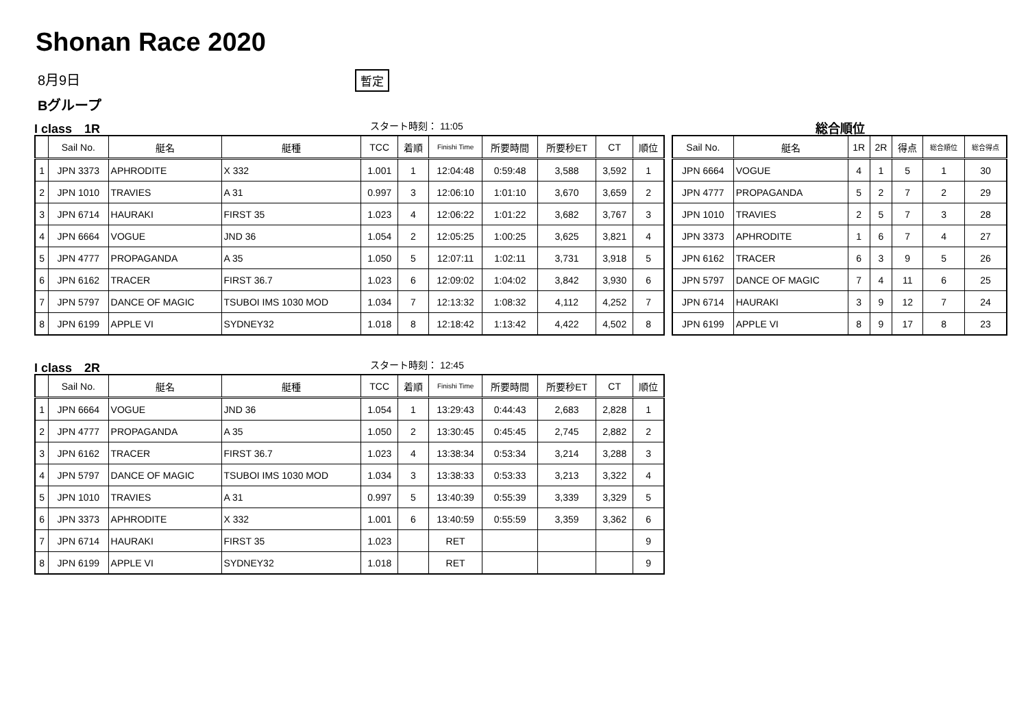Shonan Race 2020
8月9日 暫定
Bグループ
I class　1R スタート時刻： 11:05 総合順位
| | Sail No. | 艇名 | 艇種 | TCC | 着順 | Finishi Time | 所要時間 | 所要秒ET | CT | 順位 |
| --- | --- | --- | --- | --- | --- | --- | --- | --- | --- | --- |
| 1 | JPN 3373 | APHRODITE | X 332 | 1.001 | 1 | 12:04:48 | 0:59:48 | 3,588 | 3,592 | 1 |
| 2 | JPN 1010 | TRAVIES | A 31 | 0.997 | 3 | 12:06:10 | 1:01:10 | 3,670 | 3,659 | 2 |
| 3 | JPN 6714 | HAURAKI | FIRST 35 | 1.023 | 4 | 12:06:22 | 1:01:22 | 3,682 | 3,767 | 3 |
| 4 | JPN 6664 | VOGUE | JND 36 | 1.054 | 2 | 12:05:25 | 1:00:25 | 3,625 | 3,821 | 4 |
| 5 | JPN 4777 | PROPAGANDA | A 35 | 1.050 | 5 | 12:07:11 | 1:02:11 | 3,731 | 3,918 | 5 |
| 6 | JPN 6162 | TRACER | FIRST 36.7 | 1.023 | 6 | 12:09:02 | 1:04:02 | 3,842 | 3,930 | 6 |
| 7 | JPN 5797 | DANCE OF MAGIC | TSUBOI IMS 1030 MOD | 1.034 | 7 | 12:13:32 | 1:08:32 | 4,112 | 4,252 | 7 |
| 8 | JPN 6199 | APPLE VI | SYDNEY32 | 1.018 | 8 | 12:18:42 | 1:13:42 | 4,422 | 4,502 | 8 |
| Sail No. | 艇名 | 1R | 2R | 得点 | 総合順位 | 総合得点 |
| --- | --- | --- | --- | --- | --- | --- |
| JPN 6664 | VOGUE | 4 | 1 | 5 | 1 | 30 |
| JPN 4777 | PROPAGANDA | 5 | 2 | 7 | 2 | 29 |
| JPN 1010 | TRAVIES | 2 | 5 | 7 | 3 | 28 |
| JPN 3373 | APHRODITE | 1 | 6 | 7 | 4 | 27 |
| JPN 6162 | TRACER | 6 | 3 | 9 | 5 | 26 |
| JPN 5797 | DANCE OF MAGIC | 7 | 4 | 11 | 6 | 25 |
| JPN 6714 | HAURAKI | 3 | 9 | 12 | 7 | 24 |
| JPN 6199 | APPLE VI | 8 | 9 | 17 | 8 | 23 |
I class　2R スタート時刻： 12:45
| | Sail No. | 艇名 | 艇種 | TCC | 着順 | Finishi Time | 所要時間 | 所要秒ET | CT | 順位 |
| --- | --- | --- | --- | --- | --- | --- | --- | --- | --- | --- |
| 1 | JPN 6664 | VOGUE | JND 36 | 1.054 | 1 | 13:29:43 | 0:44:43 | 2,683 | 2,828 | 1 |
| 2 | JPN 4777 | PROPAGANDA | A 35 | 1.050 | 2 | 13:30:45 | 0:45:45 | 2,745 | 2,882 | 2 |
| 3 | JPN 6162 | TRACER | FIRST 36.7 | 1.023 | 4 | 13:38:34 | 0:53:34 | 3,214 | 3,288 | 3 |
| 4 | JPN 5797 | DANCE OF MAGIC | TSUBOI IMS 1030 MOD | 1.034 | 3 | 13:38:33 | 0:53:33 | 3,213 | 3,322 | 4 |
| 5 | JPN 1010 | TRAVIES | A 31 | 0.997 | 5 | 13:40:39 | 0:55:39 | 3,339 | 3,329 | 5 |
| 6 | JPN 3373 | APHRODITE | X 332 | 1.001 | 6 | 13:40:59 | 0:55:59 | 3,359 | 3,362 | 6 |
| 7 | JPN 6714 | HAURAKI | FIRST 35 | 1.023 | | RET | | | | 9 |
| 8 | JPN 6199 | APPLE VI | SYDNEY32 | 1.018 | | RET | | | | 9 |